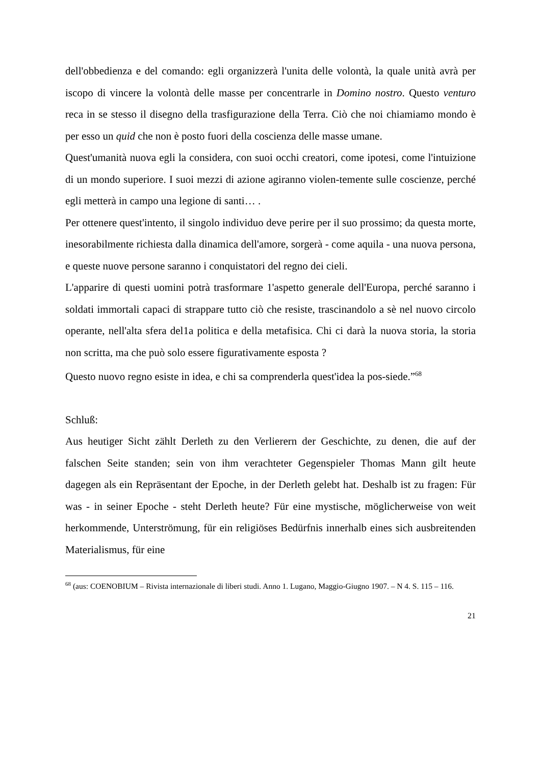dell'obbedienza e del comando: egli organizzerà l'unita delle volontà, la quale unità avrà per iscopo di vincere la volontà delle masse per concentrarle in Domino nostro. Questo venturo reca in se stesso il disegno della trasfigurazione della Terra. Ciò che noi chiamiamo mondo è per esso un quid che non è posto fuori della coscienza delle masse umane.
Quest'umanità nuova egli la considera, con suoi occhi creatori, come ipotesi, come l'intuizione di un mondo superiore. I suoi mezzi di azione agiranno violen-temente sulle coscienze, perché egli metterà in campo una legione di santi… .
Per ottenere quest'intento, il singolo individuo deve perire per il suo prossimo; da questa morte, inesorabilmente richiesta dalla dinamica dell'amore, sorgerà - come aquila - una nuova persona, e queste nuove persone saranno i conquistatori del regno dei cieli.
L'apparire di questi uomini potrà trasformare 1'aspetto generale dell'Europa, perché saranno i soldati immortali capaci di strappare tutto ciò che resiste, trascinandolo a sè nel nuovo circolo operante, nell'alta sfera del1a politica e della metafisica. Chi ci darà la nuova storia, la storia non scritta, ma che può solo essere figurativamente esposta ?
Questo nuovo regno esiste in idea, e chi sa comprenderla quest'idea la pos-siede.”<sup>68</sup>
Schluß:
Aus heutiger Sicht zählt Derleth zu den Verlierern der Geschichte, zu denen, die auf der falschen Seite standen; sein von ihm verachteter Gegenspieler Thomas Mann gilt heute dagegen als ein Repräsentant der Epoche, in der Derleth gelebt hat. Deshalb ist zu fragen: Für was - in seiner Epoche - steht Derleth heute? Für eine mystische, möglicherweise von weit herkommende, Unterströmung, für ein religiöses Bedürfnis innerhalb eines sich ausbreitenden Materialismus, für eine
<sup>68</sup> (aus: COENOBIUM – Rivista internazionale di liberi studi. Anno 1. Lugano, Maggio-Giugno 1907. – N 4. S. 115 – 116.
21